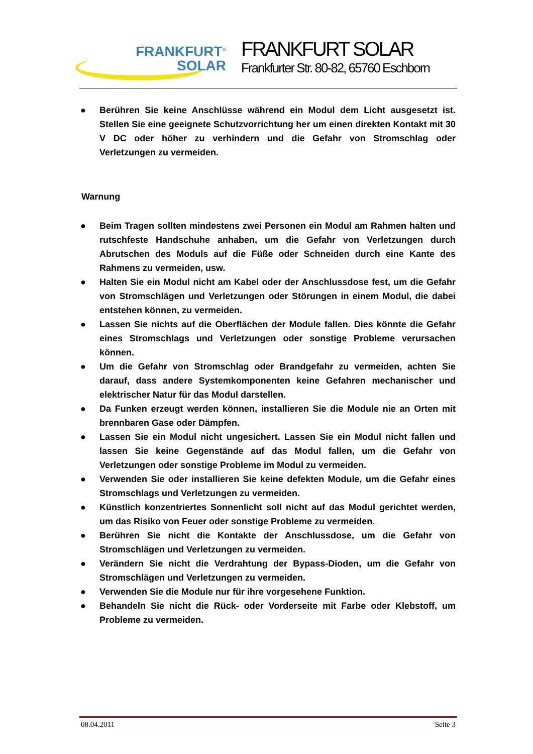FRANKFURT<sup>®</sup>
SOLAR
FRANKFURT SOLAR
Frankfurter Str. 80-82, 65760 Eschborn
● Berühren Sie keine Anschlüsse während ein Modul dem Licht ausgesetzt ist. Stellen Sie eine geeignete Schutzvorrichtung her um einen direkten Kontakt mit 30 V DC oder höher zu verhindern und die Gefahr von Stromschlag oder Verletzungen zu vermeiden.
Warnung
● Beim Tragen sollten mindestens zwei Personen ein Modul am Rahmen halten und rutschfeste Handschuhe anhaben, um die Gefahr von Verletzungen durch Abrutschen des Moduls auf die Füße oder Schneiden durch eine Kante des Rahmens zu vermeiden, usw.
● Halten Sie ein Modul nicht am Kabel oder der Anschlussdose fest, um die Gefahr von Stromschlägen und Verletzungen oder Störungen in einem Modul, die dabei entstehen können, zu vermeiden.
● Lassen Sie nichts auf die Oberflächen der Module fallen. Dies könnte die Gefahr eines Stromschlags und Verletzungen oder sonstige Probleme verursachen können.
● Um die Gefahr von Stromschlag oder Brandgefahr zu vermeiden, achten Sie darauf, dass andere Systemkomponenten keine Gefahren mechanischer und elektrischer Natur für das Modul darstellen.
● Da Funken erzeugt werden können, installieren Sie die Module nie an Orten mit brennbaren Gase oder Dämpfen.
● Lassen Sie ein Modul nicht ungesichert. Lassen Sie ein Modul nicht fallen und lassen Sie keine Gegenstände auf das Modul fallen, um die Gefahr von Verletzungen oder sonstige Probleme im Modul zu vermeiden.
● Verwenden Sie oder installieren Sie keine defekten Module, um die Gefahr eines Stromschlags und Verletzungen zu vermeiden.
● Künstlich konzentriertes Sonnenlicht soll nicht auf das Modul gerichtet werden, um das Risiko von Feuer oder sonstige Probleme zu vermeiden.
● Berühren Sie nicht die Kontakte der Anschlussdose, um die Gefahr von Stromschlägen und Verletzungen zu vermeiden.
● Verändern Sie nicht die Verdrahtung der Bypass-Dioden, um die Gefahr von Stromschlägen und Verletzungen zu vermeiden.
● Verwenden Sie die Module nur für ihre vorgesehene Funktion.
● Behandeln Sie nicht die Rück- oder Vorderseite mit Farbe oder Klebstoff, um Probleme zu vermeiden.
08.04.2011 Seite 3